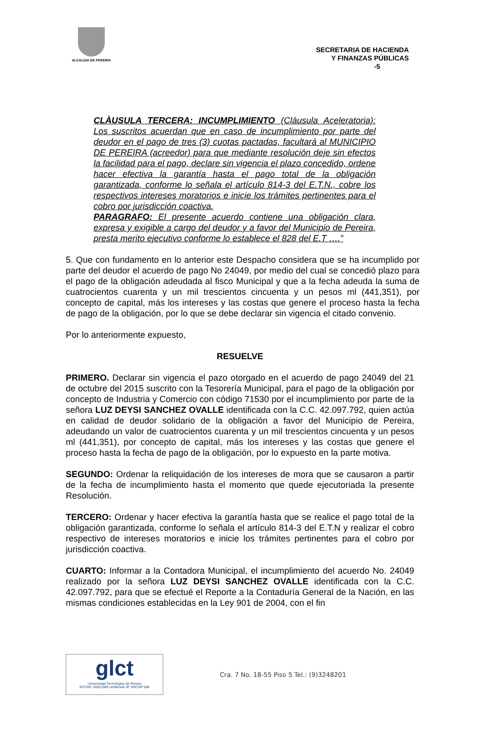ALCALDIA DE PEREIRA
SECRETARIA DE HACIENDA
Y FINANZAS PÚBLICAS
-5
CLÀUSULA TERCERA: INCUMPLIMIENTO (Cláusula Aceleratoria): Los suscritos acuerdan que en caso de incumplimiento por parte del deudor en el pago de tres (3) cuotas pactadas, facultará al MUNICIPIO DE PEREIRA (acreedor) para que mediante resolución deje sin efectos la facilidad para el pago, declare sin vigencia el plazo concedido, ordene hacer efectiva la garantía hasta el pago total de la obligación garantizada, conforme lo señala el artículo 814-3 del E.T.N., cobre los respectivos intereses moratorios e inicie los trámites pertinentes para el cobro por jurisdicción coactiva.
PARAGRAFO: El presente acuerdo contiene una obligación clara, expresa y exigible a cargo del deudor y a favor del Municipio de Pereira, presta merito ejecutivo conforme lo establece el 828 del E.T ….”
5. Que con fundamento en lo anterior este Despacho considera que se ha incumplido por parte del deudor el acuerdo de pago No 24049, por medio del cual se concedió plazo para el pago de la obligación adeudada al fisco Municipal y que a la fecha adeuda la suma de cuatrocientos cuarenta y un mil trescientos cincuenta y un pesos ml (441,351), por concepto de capital, más los intereses y las costas que genere el proceso hasta la fecha de pago de la obligación, por lo que se debe declarar sin vigencia el citado convenio.
Por lo anteriormente expuesto,
RESUELVE
PRIMERO. Declarar sin vigencia el pazo otorgado en el acuerdo de pago 24049 del 21 de octubre del 2015 suscrito con la Tesorería Municipal, para el pago de la obligación por concepto de Industria y Comercio con código 71530 por el incumplimiento por parte de la señora LUZ DEYSI SANCHEZ OVALLE identificada con la C.C. 42.097.792, quien actúa en calidad de deudor solidario de la obligación a favor del Municipio de Pereira, adeudando un valor de cuatrocientos cuarenta y un mil trescientos cincuenta y un pesos ml (441,351), por concepto de capital, más los intereses y las costas que genere el proceso hasta la fecha de pago de la obligación, por lo expuesto en la parte motiva.
SEGUNDO: Ordenar la reliquidación de los intereses de mora que se causaron a partir de la fecha de incumplimiento hasta el momento que quede ejecutoriada la presente Resolución.
TERCERO: Ordenar y hacer efectiva la garantía hasta que se realice el pago total de la obligación garantizada, conforme lo señala el artículo 814-3 del E.T.N y realizar el cobro respectivo de intereses moratorios e inicie los trámites pertinentes para el cobro por jurisdicción coactiva.
CUARTO: Informar a la Contadora Municipal, el incumplimiento del acuerdo No. 24049 realizado por la señora LUZ DEYSI SANCHEZ OVALLE identificada con la C.C. 42.097.792, para que se efectué el Reporte a la Contaduría General de la Nación, en las mismas condiciones establecidas en la Ley 901 de 2004, con el fin
glct
Universidad Tecnológica de Pereira
NTCGP 1000:2009 certificado Nº SGCGP 008
Cra. 7 No. 18-55 Piso 5 Tel.: (9)3248201